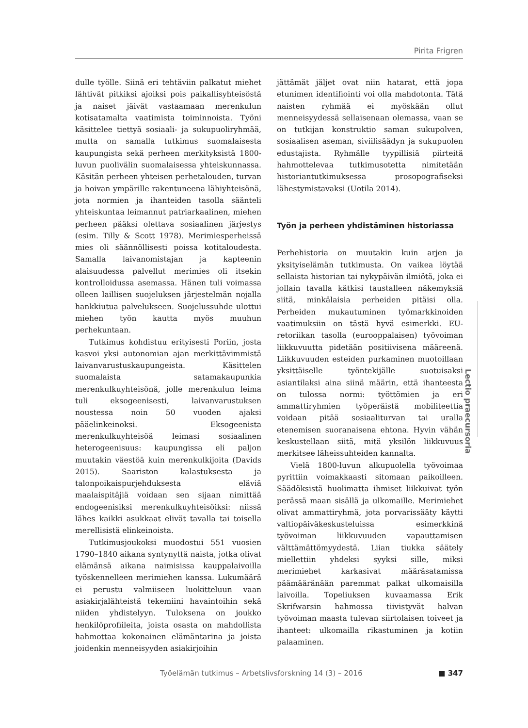Pirita Frigren
dulle työlle. Siinä eri tehtäviin palkatut miehet lähtivät pitkiksi ajoiksi pois paikallisyhteisöstä ja naiset jäivät vastaamaan merenkulun kotisatamalta vaatimista toiminnoista. Työni käsittelee tiettyä sosiaali- ja sukupuoliryhmää, mutta on samalla tutkimus suomalaisesta kaupungista sekä perheen merkityksistä 1800-luvun puolivälin suomalaisessa yhteiskunnassa. Käsitän perheen yhteisen perhetalouden, turvan ja hoivan ympärille rakentuneena lähiyhteisönä, jota normien ja ihanteiden tasolla säänteli yhteiskuntaa leimannut patriarkaalinen, miehen perheen pääksi olettava sosiaalinen järjestys (esim. Tilly & Scott 1978). Merimiesperheissä mies oli säännöllisesti poissa kotitaloudesta. Samalla laivanomistajan ja kapteenin alaisuudessa palvellut merimies oli itsekin kontrolloidussa asemassa. Hänen tuli voimassa olleen laillisen suojeluksen järjestelmän nojalla hankkiutua palvelukseen. Suojelussuhde ulottui miehen työn kautta myös muuhun perhekuntaan.
Tutkimus kohdistuu erityisesti Poriin, josta kasvoi yksi autonomian ajan merkittävimmistä laivanvarustuskaupungeista. Käsittelen suomalaista satamakaupunkia merenkulkuyhteisönä, jolle merenkulun leima tuli eksogeenisesti, laivanvarustuksen noustessa noin 50 vuoden ajaksi pääelinkeinoksi. Eksogeenista merenkulkuyhteisöä leimasi sosiaalinen heterogeenisuus: kaupungissa eli paljon muutakin väestöä kuin merenkulkijoita (Davids 2015). Saariston kalastuksesta ja talonpoikaispurjehduksesta eläviä maalaispitäjiä voidaan sen sijaan nimittää endogeenisiksi merenkulkuyhteisöiksi: niissä lähes kaikki asukkaat elivät tavalla tai toisella merellisistä elinkeinoista.
Tutkimusjoukoksi muodostui 551 vuosien 1790–1840 aikana syntynyttä naista, jotka olivat elämänsä aikana naimisissa kauppalaivoilla työskennelleen merimiehen kanssa. Lukumäärä ei perustu valmiiseen luokitteluun vaan asiakirjalähteistä tekemiini havaintoihin sekä niiden yhdistelyyn. Tuloksena on joukko henkilöprofiileita, joista osasta on mahdollista hahmottaa kokonainen elämäntarina ja joista joidenkin menneisyyden asiakirjoihin
jättämät jäljet ovat niin hatarat, että jopa etunimen identifiointi voi olla mahdotonta. Tätä naisten ryhmää ei myöskään ollut menneisyydessä sellaisenaan olemassa, vaan se on tutkijan konstruktio saman sukupolven, sosiaalisen aseman, siviilisäädyn ja sukupuolen edustajista. Ryhmälle tyypillisiä piirteitä hahmottelevaa tutkimusotetta nimitetään historiantutkimuksessa prosopografiseksi lähestymistavaksi (Uotila 2014).
Työn ja perheen yhdistäminen historiassa
Perhehistoria on muutakin kuin arjen ja yksityiselämän tutkimusta. On vaikea löytää sellaista historian tai nykypäivän ilmiötä, joka ei jollain tavalla kätkisi taustalleen näkemyksiä siitä, minkälaisia perheiden pitäisi olla. Perheiden mukautuminen työmarkkinoiden vaatimuksiin on tästä hyvä esimerkki. EU-retoriikan tasolla (eurooppalaisen) työvoiman liikkuvuutta pidetään positiivisena määreenä. Liikkuvuuden esteiden purkaminen muotoillaan yksittäiselle työntekijälle suotuisaksi asiantilaksi aina siinä määrin, että ihanteesta on tulossa normi: työttömien ja eri ammattiryhmien työperäistä mobiliteettia voidaan pitää sosiaaliturvan tai uralla etenemisen suoranaisena ehtona. Hyvin vähän keskustellaan siitä, mitä yksilön liikkuvuus merkitsee läheissuhteiden kannalta.
Vielä 1800-luvun alkupuolella työvoimaa pyrittiin voimakkaasti sitomaan paikoilleen. Säädöksistä huolimatta ihmiset liikkuivat työn perässä maan sisällä ja ulkomaille. Merimiehet olivat ammattiryhmä, jota porvarissääty käytti valtiopäiväkeskusteluissa esimerkkinä työvoiman liikkuvuuden vapauttamisen välttämättömyydestä. Liian tiukka säätely miellettiin yhdeksi syyksi sille, miksi merimiehet karkasivat määräsatamissa päämääränään paremmat palkat ulkomaisilla laivoilla. Topeliuksen kuvaamassa Erik Skrifwarsin hahmossa tiivistyvät halvan työvoiman maasta tulevan siirtolaisen toiveet ja ihanteet: ulkomailla rikastuminen ja kotiin palaaminen.
Lectio praecursoria
Työelämän tutkimus – Arbetslivsforskning 14 (3) – 2016 ■ 347